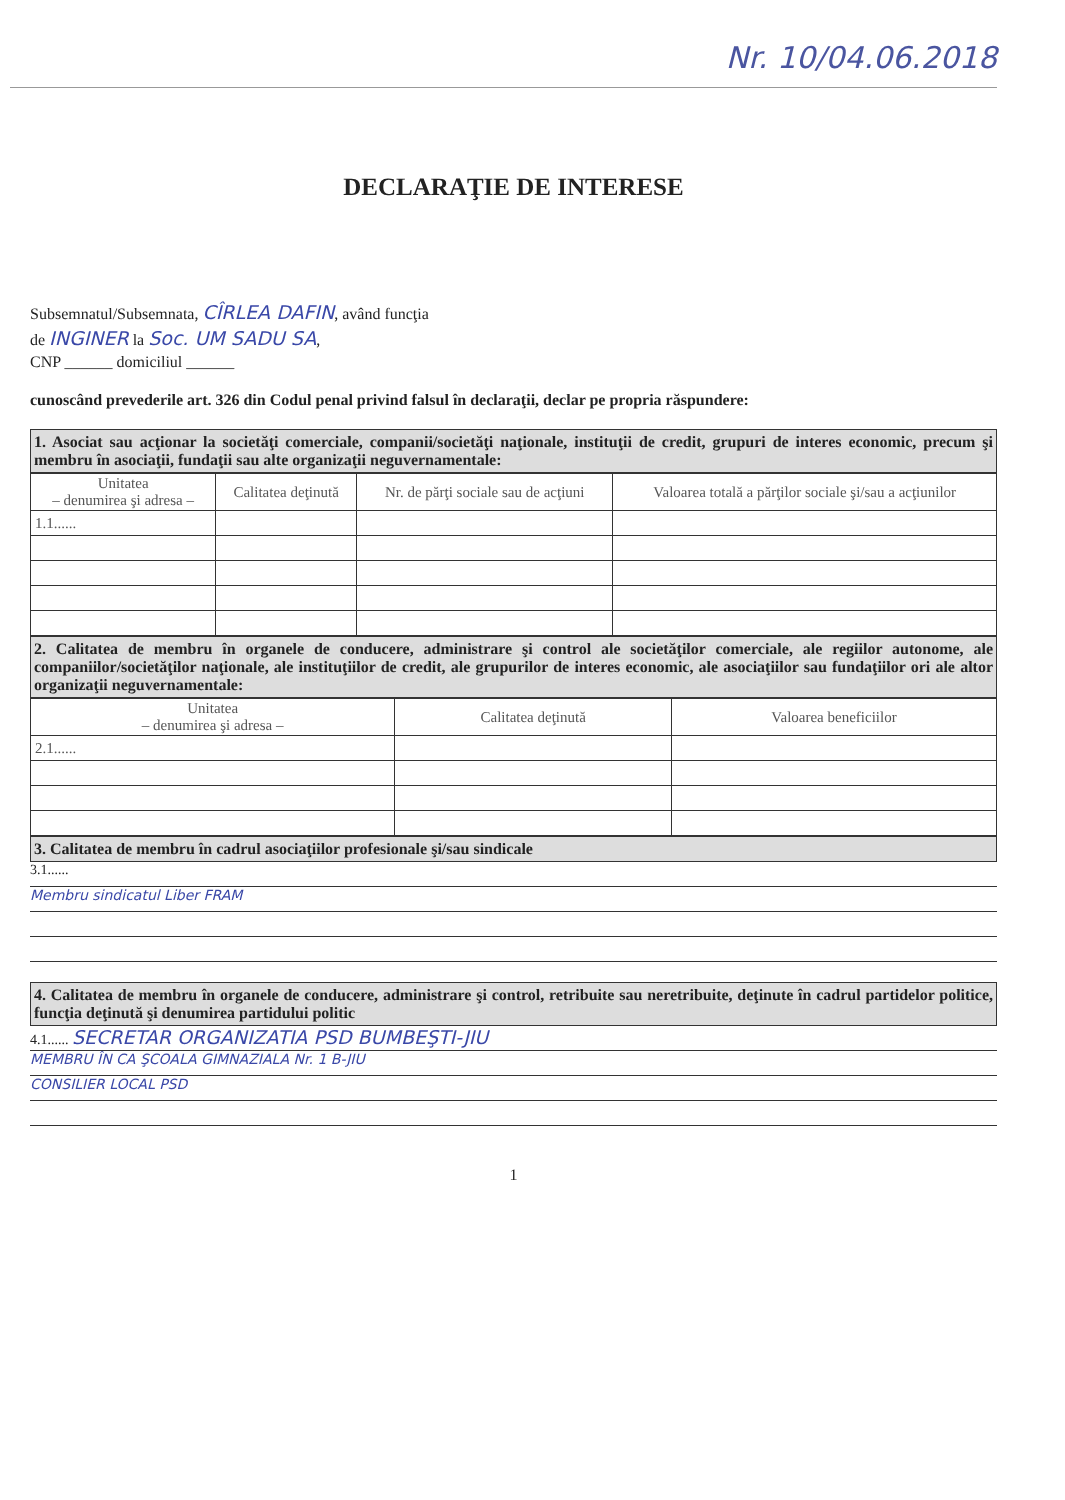Nr. 10/04.06.2018
DECLARAŢIE DE INTERESE
Subsemnatul/Subsemnata, CÎRLEA DAFIN, având funcţia
de INGINER la Soc. UM SADU SA,
CNP ______ domiciliul ______
cunoscând prevederile art. 326 din Codul penal privind falsul în declaraţii, declar pe propria răspundere:
1. Asociat sau acţionar la societăţi comerciale, companii/societăţi naţionale, instituţii de credit, grupuri de interes economic, precum şi membru în asociaţii, fundaţii sau alte organizaţii neguvernamentale:
| Unitatea – denumirea şi adresa – | Calitatea deţinută | Nr. de părţi sociale sau de acţiuni | Valoarea totală a părţilor sociale şi/sau a acţiunilor |
| --- | --- | --- | --- |
| 1.1...... | | | |
2. Calitatea de membru în organele de conducere, administrare şi control ale societăţilor comerciale, ale regiilor autonome, ale companiilor/societăţilor naţionale, ale instituţiilor de credit, ale grupurilor de interes economic, ale asociaţiilor sau fundaţiilor ori ale altor organizaţii neguvernamentale:
| Unitatea – denumirea şi adresa – | Calitatea deţinută | Valoarea beneficiilor |
| --- | --- | --- |
| 2.1...... | | |
3. Calitatea de membru în cadrul asociaţiilor profesionale şi/sau sindicale
3.1......
Membru sindicatul Liber FRAM
4. Calitatea de membru în organele de conducere, administrare şi control, retribuite sau neretribuite, deţinute în cadrul partidelor politice, funcţia deţinută şi denumirea partidului politic
4.1...... SECRETAR ORGANIZATIA PSD BUMBEŞTI-JIU
MEMBRU ÎN CA ŞCOALA GIMNAZIALA Nr. 1 B-JIU
CONSILIER LOCAL PSD
1